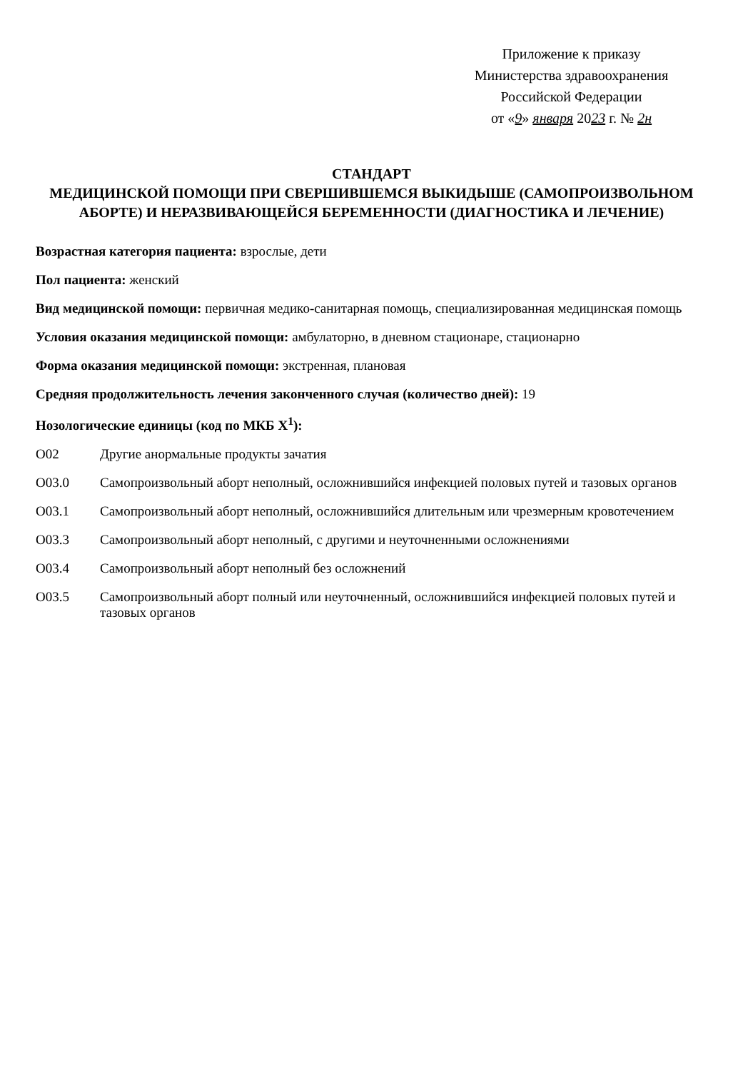Приложение к приказу
Министерства здравоохранения
Российской Федерации
от «9» января 2023 г. № 2н
СТАНДАРТ
МЕДИЦИНСКОЙ ПОМОЩИ ПРИ СВЕРШИВШЕМСЯ ВЫКИДЫШЕ (САМОПРОИЗВОЛЬНОМ АБОРТЕ) И НЕРАЗВИВАЮЩЕЙСЯ БЕРЕМЕННОСТИ (ДИАГНОСТИКА И ЛЕЧЕНИЕ)
Возрастная категория пациента: взрослые, дети
Пол пациента: женский
Вид медицинской помощи: первичная медико-санитарная помощь, специализированная медицинская помощь
Условия оказания медицинской помощи: амбулаторно, в дневном стационаре, стационарно
Форма оказания медицинской помощи: экстренная, плановая
Средняя продолжительность лечения законченного случая (количество дней): 19
Нозологические единицы (код по МКБ X<sup>1</sup>):
O02 Другие анормальные продукты зачатия
O03.0 Самопроизвольный аборт неполный, осложнившийся инфекцией половых путей и тазовых органов
O03.1 Самопроизвольный аборт неполный, осложнившийся длительным или чрезмерным кровотечением
O03.3 Самопроизвольный аборт неполный, с другими и неуточненными осложнениями
O03.4 Самопроизвольный аборт неполный без осложнений
O03.5 Самопроизвольный аборт полный или неуточненный, осложнившийся инфекцией половых путей и тазовых органов